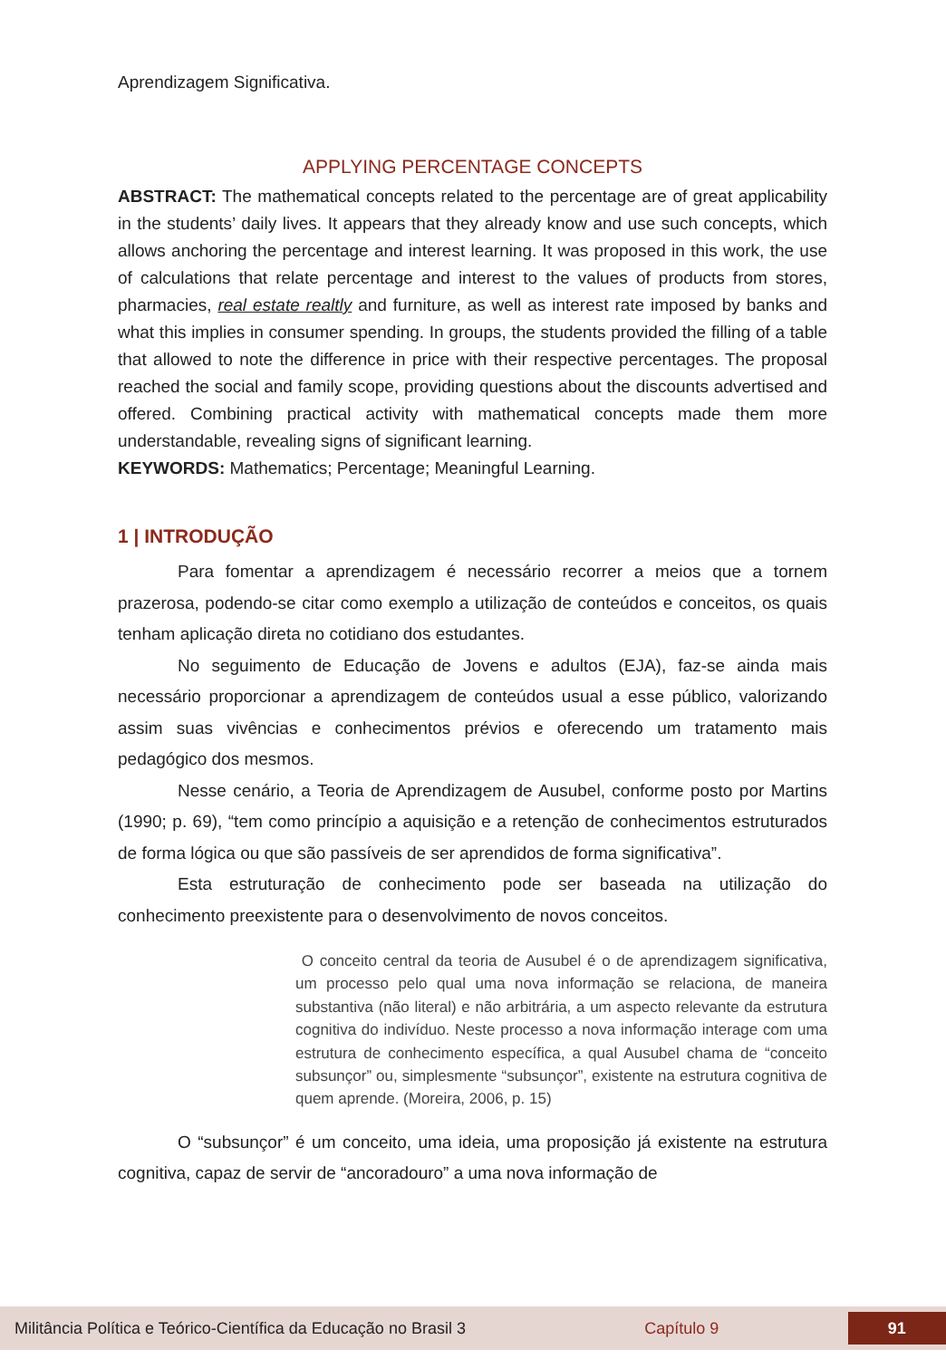Aprendizagem Significativa.
APPLYING PERCENTAGE CONCEPTS
ABSTRACT: The mathematical concepts related to the percentage are of great applicability in the students’ daily lives. It appears that they already know and use such concepts, which allows anchoring the percentage and interest learning. It was proposed in this work, the use of calculations that relate percentage and interest to the values of products from stores, pharmacies, real estate realtly and furniture, as well as interest rate imposed by banks and what this implies in consumer spending. In groups, the students provided the filling of a table that allowed to note the difference in price with their respective percentages. The proposal reached the social and family scope, providing questions about the discounts advertised and offered. Combining practical activity with mathematical concepts made them more understandable, revealing signs of significant learning.
KEYWORDS: Mathematics; Percentage; Meaningful Learning.
1 | INTRODUÇÃO
Para fomentar a aprendizagem é necessário recorrer a meios que a tornem prazerosa, podendo-se citar como exemplo a utilização de conteúdos e conceitos, os quais tenham aplicação direta no cotidiano dos estudantes.
No seguimento de Educação de Jovens e adultos (EJA), faz-se ainda mais necessário proporcionar a aprendizagem de conteúdos usual a esse público, valorizando assim suas vivências e conhecimentos prévios e oferecendo um tratamento mais pedagógico dos mesmos.
Nesse cenário, a Teoria de Aprendizagem de Ausubel, conforme posto por Martins (1990; p. 69), “tem como princípio a aquisição e a retenção de conhecimentos estruturados de forma lógica ou que são passíveis de ser aprendidos de forma significativa”.
Esta estruturação de conhecimento pode ser baseada na utilização do conhecimento preexistente para o desenvolvimento de novos conceitos.
O conceito central da teoria de Ausubel é o de aprendizagem significativa, um processo pelo qual uma nova informação se relaciona, de maneira substantiva (não literal) e não arbitrária, a um aspecto relevante da estrutura cognitiva do indivíduo. Neste processo a nova informação interage com uma estrutura de conhecimento específica, a qual Ausubel chama de “conceito subsunçor” ou, simplesmente “subsunçor”, existente na estrutura cognitiva de quem aprende. (Moreira, 2006, p. 15)
O “subsunçor” é um conceito, uma ideia, uma proposição já existente na estrutura cognitiva, capaz de servir de “ancoradouro” a uma nova informação de
Militância Política e Teórico-Científica da Educação no Brasil 3 Capítulo 9 91